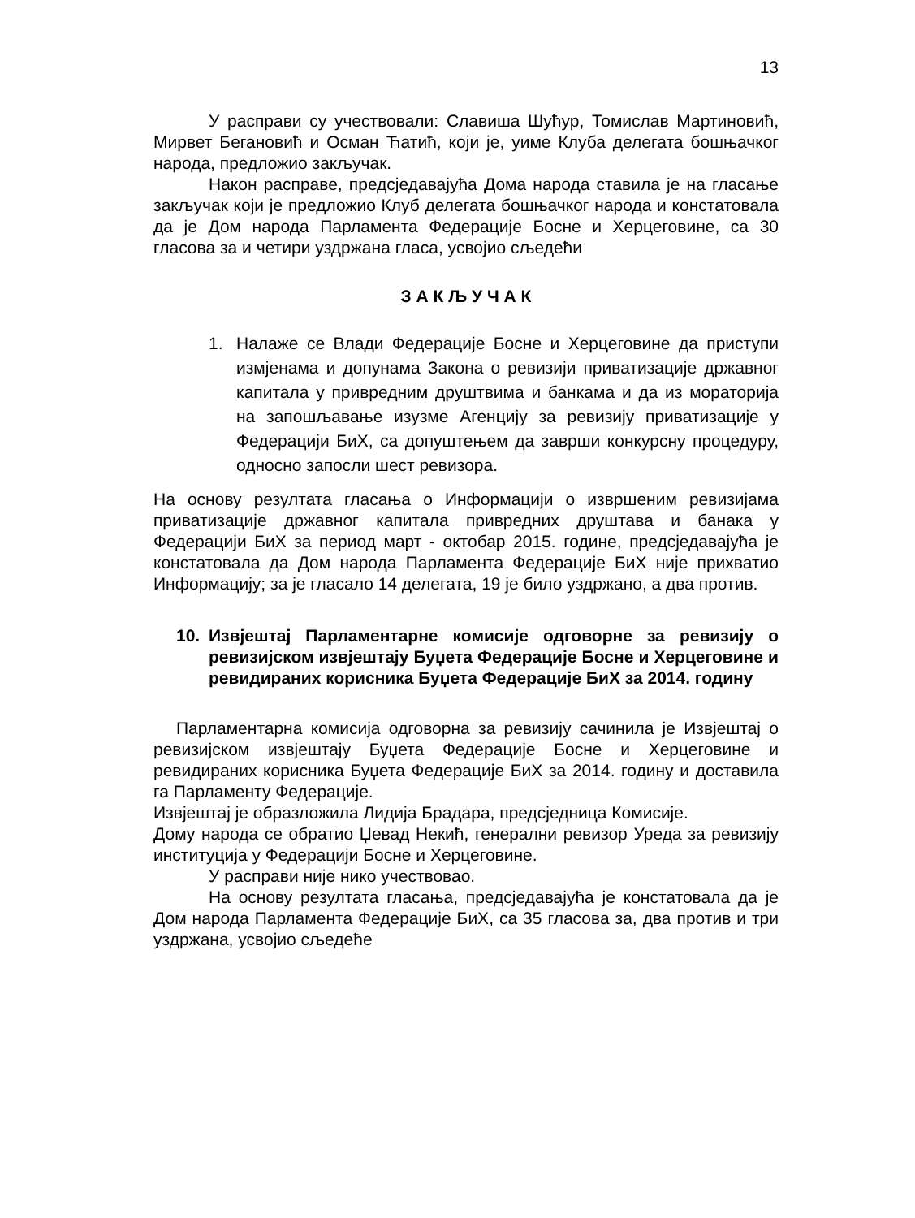13
У расправи су учествовали: Славиша Шућур, Томислав Мартиновић, Мирвет Бегановић и Осман Ћатић, који је, уиме Клуба делегата бошњачког народа, предложио закључак.
Након расправе, предсједавајућа Дома народа ставила је на гласање закључак који је предложио Клуб делегата бошњачког народа и констатовала да је Дом народа Парламента Федерације Босне и Херцеговине, са 30 гласова за и четири уздржана гласа, усвојио сљедећи
З А К Љ У Ч А К
1. Налаже се Влади Федерације Босне и Херцеговине да приступи измјенама и допунама Закона о ревизији приватизације државног капитала у привредним друштвима и банкама и да из мораторија на запошљавање изузме Агенцију за ревизију приватизације у Федерацији БиХ, са допуштењем да заврши конкурсну процедуру, односно запосли шест ревизора.
На основу резултата гласања о Информацији о извршеним ревизијама приватизације државног капитала привредних друштава и банака у Федерацији БиХ за период март - октобар 2015. године, предсједавајућа је констатовала да Дом народа Парламента Федерације БиХ није прихватио Информацију; за је гласало 14 делегата, 19 је било уздржано, а два против.
10. Извјештај Парламентарне комисије одговорне за ревизију о ревизијском извјештају Буџета Федерације Босне и Херцеговине и ревидираних корисника Буџета Федерације БиХ за 2014. годину
Парламентарна комисија одговорна за ревизију сачинила је Извјештај о ревизијском извјештају Буџета Федерације Босне и Херцеговине и ревидираних корисника Буџета Федерације БиХ за 2014. годину и доставила га Парламенту Федерације.
Извјештај је образложила Лидија Брадара, предсједница Комисије.
Дому народа се обратио Џевад Некић, генерални ревизор Уреда за ревизију институција у Федерацији Босне и Херцеговине.
У расправи није нико учествовао.
На основу резултата гласања, предсједавајућа је констатовала да је Дом народа Парламента Федерације БиХ, са 35 гласова за, два против и три уздржана, усвојио сљедеће